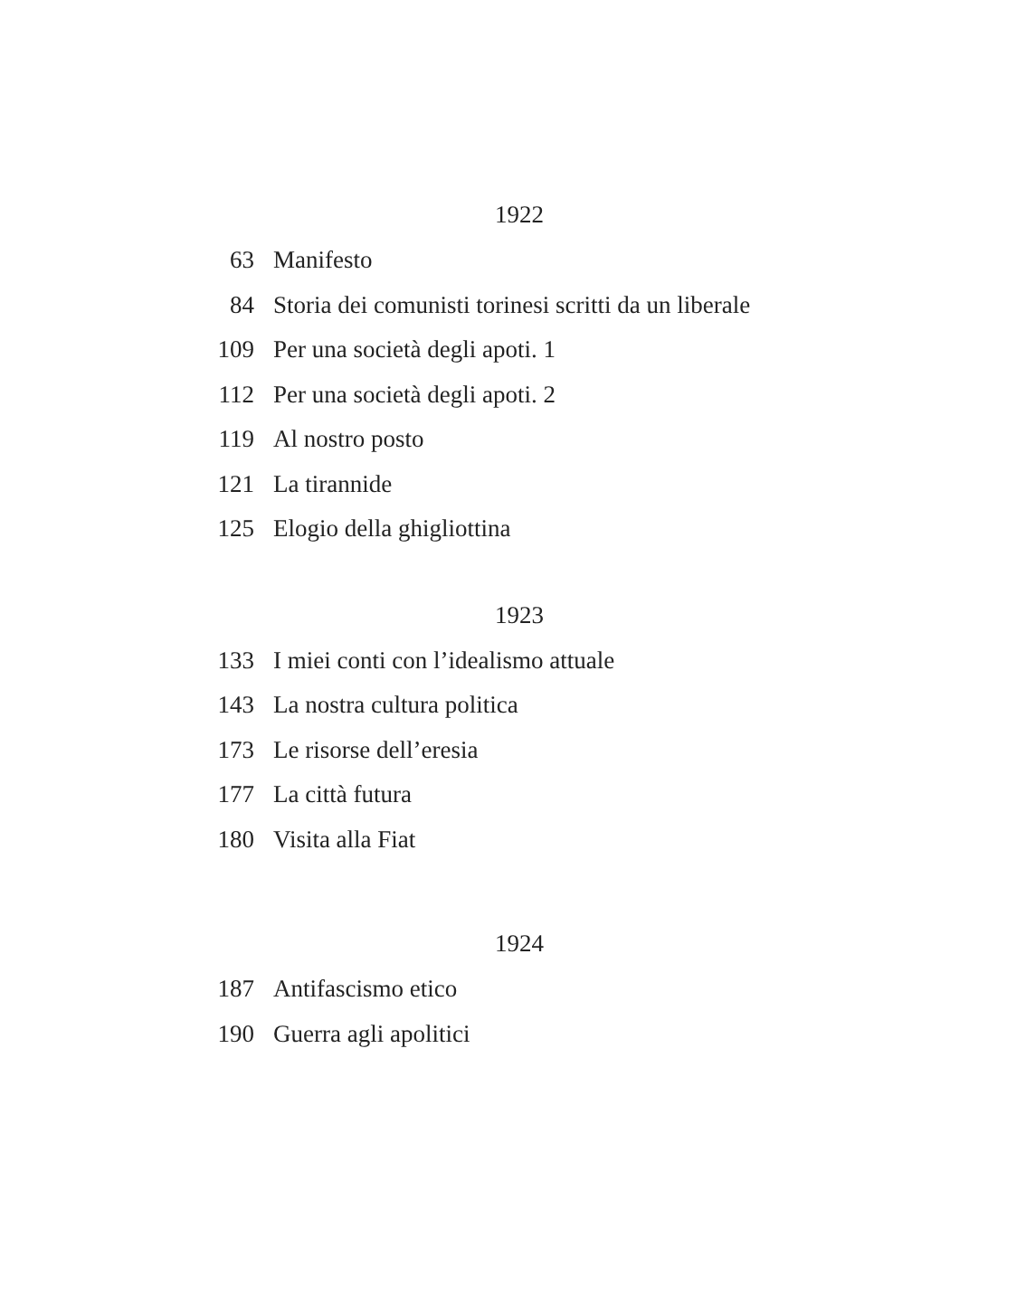1922
63 Manifesto
84 Storia dei comunisti torinesi scritti da un liberale
109 Per una società degli apoti. 1
112 Per una società degli apoti. 2
119 Al nostro posto
121 La tirannide
125 Elogio della ghigliottina
1923
133 I miei conti con l’idealismo attuale
143 La nostra cultura politica
173 Le risorse dell’eresia
177 La città futura
180 Visita alla Fiat
1924
187 Antifascismo etico
190 Guerra agli apolitici